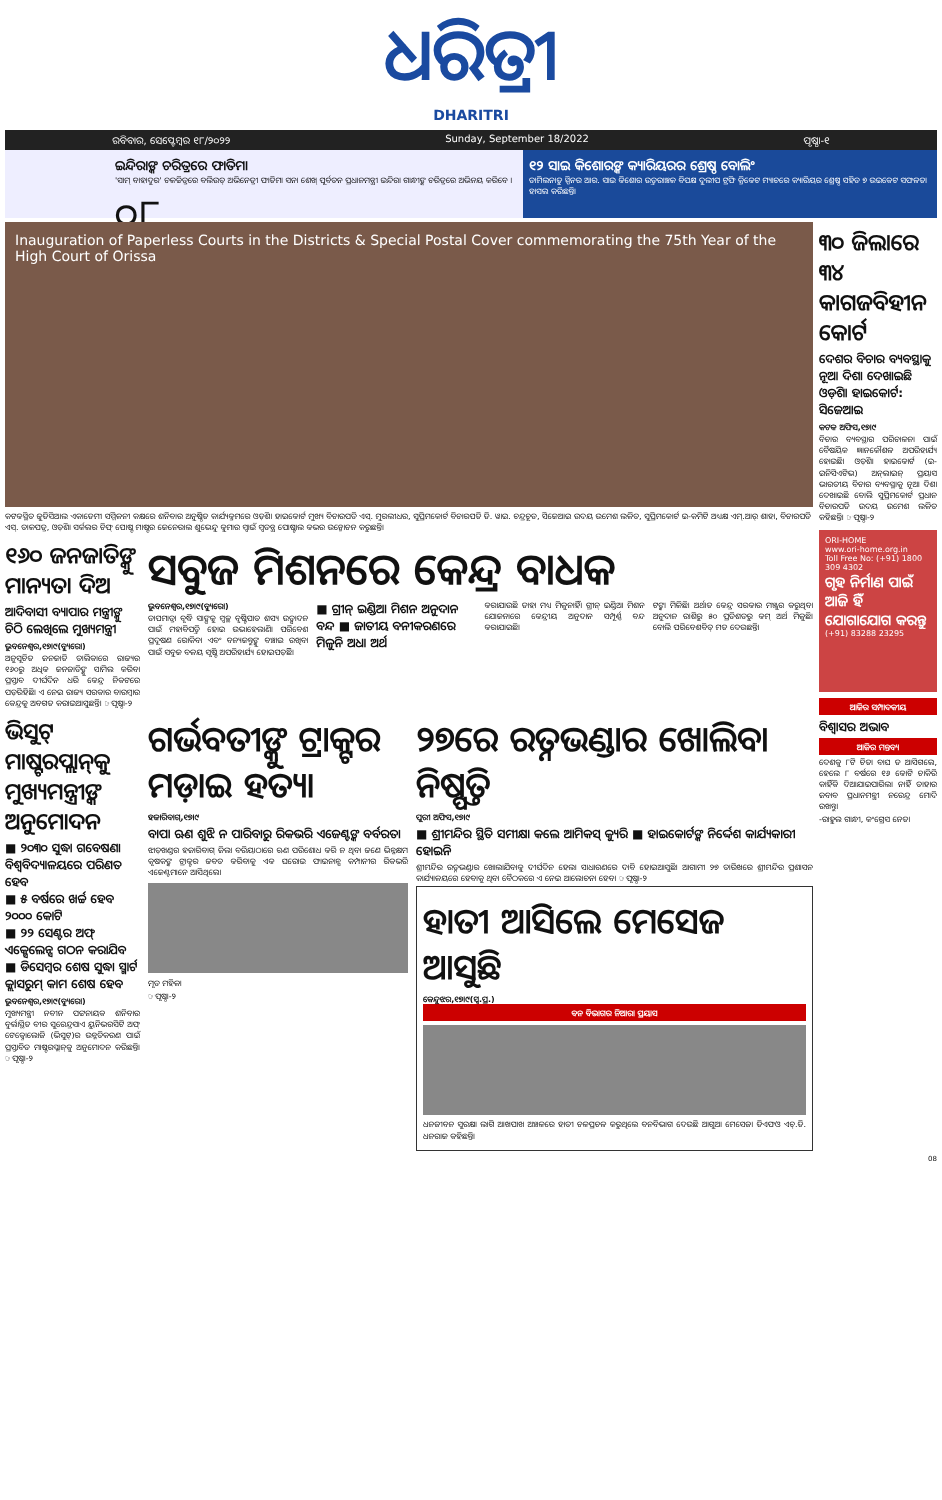ଧରିତ୍ରୀ
DHARITRI
ରବିବାର, ସେପ୍ଟେମ୍ବର ୧୮/୨୦୨୨ Sunday, September 18/2022 ପୃଷ୍ଠା-୧
ଇନ୍ଦିରାଙ୍କ ଚରିତ୍ରରେ ଫାତିମା
'ସାମ୍ ବାହାଦୁର' ଚଳଚ୍ଚିତ୍ରରେ ବଲିଉଡ୍ ଅଭିନେତ୍ରୀ ଫାତିମା ସନା ଶେଖ୍ ପୂର୍ବତନ ପ୍ରଧାନମନ୍ତ୍ରୀ ଇନ୍ଦିରା ଗାନ୍ଧୀଙ୍କ ଚରିତ୍ରରେ ଅଭିନୟ କରିବେ । ୦୮
୧୨ ସାଇ କିଶୋରଙ୍କ କ୍ୟାରିୟରର ଶ୍ରେଷ୍ଠ ବୋଲିଂ
ତାମିଲନାଡୁ ସ୍ପିନର ଆର. ସାଇ କିଶୋର ଉତ୍ତରାଞ୍ଚଳ ବିପକ୍ଷ ଦୁଲୀପ ଟ୍ରଫି କ୍ରିକେଟ ମ୍ୟାଚରେ କ୍ୟାରିୟର ଶ୍ରେଷ୍ଠ ସହିତ ୭ ଉଇକେଟ ସଫଳତା ହାସଲ କରିଛନ୍ତି।
Inauguration of Paperless Courts in the Districts & Special Postal Cover commemorating the 75th Year of the High Court of Orissa
କଟକସ୍ଥିତ ଜୁଡିସିଆଲ ଏକାଡେମୀ ସମ୍ମିଳନୀ କକ୍ଷରେ ଶନିବାର ଅନୁଷ୍ଠିତ କାର୍ଯ୍ୟକ୍ରମରେ ଓଡ଼ିଶା ହାଇକୋର୍ଟ ମୁଖ୍ୟ ବିଚାରପତି ଏସ୍. ମୁରଲୀଧର, ସୁପ୍ରିମକୋର୍ଟ ବିଚାରପତି ଡି. ୱାଇ. ଚନ୍ଦ୍ରଚୂଡ, ସିଜେଆଇ ଉଦୟ ଉମେଶ ଲଳିତ, ସୁପ୍ରିମକୋର୍ଟ ଇ-କମିଟି ଅଧ୍ୟକ୍ଷ ଏମ୍.ଆର୍ ଶାହା, ବିଚାରପତି ଏସ୍. ତାଳପତ୍ର, ଓଡ଼ିଶା ସର୍କଲର ଚିଫ୍ ପୋଷ୍ଟ ମାଷ୍ଟର ଜେନେରାଲ ଶୁଭେନ୍ଦୁ କୁମାର ସ୍ୱାଇଁ ସ୍ୱତନ୍ତ୍ର ପୋଷ୍ଟାଲ କଭର ଉନ୍ମୋଚନ କରୁଛନ୍ତି।
୧୬୦ ଜନଜାତିଙ୍କୁ ମାନ୍ୟତା ଦିଅ
ଆଦିବାସୀ ବ୍ୟାପାର ମନ୍ତ୍ରୀଙ୍କୁ ଚିଠି ଲେଖିଲେ ମୁଖ୍ୟମନ୍ତ୍ରୀ
ଭୁବନେଶ୍ୱର,୧୭।୯(ବ୍ୟୁରୋ)
ଅନୁସୂଚିତ ଜନଜାତି ତାଲିକାରେ ରାଜ୍ୟର ୧୬୦ରୁ ଅଧିକ ଜନଜାତିଙ୍କୁ ସାମିଲ କରିବା ପ୍ରସ୍ତାବ ଦୀର୍ଘଦିନ ଧରି କେନ୍ଦ୍ର ନିକଟରେ ପଡ଼ିରହିଛି। ଏ ନେଇ ରାଜ୍ୟ ସରକାର ବାରମ୍ବାର କେନ୍ଦ୍ରକୁ ଅବଗତ କରାଇଆସୁଛନ୍ତି। ☞ପୃଷ୍ଠା-୨
ସବୁଜ ମିଶନରେ କେନ୍ଦ୍ର ବାଧକ
ଭୁବନେଶ୍ୱର,୧୭।୯(ବ୍ୟୁରୋ)
ତାପମାତ୍ରା ବୃଦ୍ଧି ସାଙ୍ଗକୁ ସ୍ୱଚ୍ଛ ବୃଷ୍ଟିପାତ ଶସ୍ୟ ଉତ୍ପାଦନ ପାଇଁ ମହାବିପତ୍ତି ହୋଇ ଉଭାହେଲାଣି। ପରିବେଶ ପ୍ରଦୂଷଣ ରୋକିବା ଏବଂ ବନ୍ୟଜନ୍ତୁଙ୍କୁ ବଞ୍ଚାଇ ରଖିବା ପାଇଁ ସବୁଜ ବଳୟ ସୃଷ୍ଟି ଅପରିହାର୍ଯ୍ୟ ହୋଇପଡ଼ିଛି।
■ ଗ୍ରୀନ୍ ଇଣ୍ଡିଆ ମିଶନ ଅନୁଦାନ ବନ୍ଦ ■ ଜାତୀୟ ବନୀକରଣରେ ମିଳୁନି ଅଧା ଅର୍ଥ
କରାଯାଉଛି ତାହା ମଧ୍ୟ ମିଳୁନାହିଁ। ଗ୍ରୀନ୍ ଇଣ୍ଡିଆ ମିଶନ ଯୋଜନାରେ କେନ୍ଦ୍ରୀୟ ଅନୁଦାନ ସମ୍ପୂର୍ଣ୍ଣ ବନ୍ଦ କରାଯାଇଛି।
ଟଙ୍କା ମିଳିଛି। ଅର୍ଥାତ କେନ୍ଦ୍ର ସରକାର ମଞ୍ଜୁର କରୁଥିବା ଅନୁଦାନ ରାଶିରୁ ୫୦ ପ୍ରତିଶତରୁ କମ୍ ଅର୍ଥ ମିଳୁଛି। ବୋଲି ପରିବେଶବିତ୍ ମତ ଦେଉଛନ୍ତି।
ଭିସୁଟ୍ ମାଷ୍ଟରପ୍ଲାନ୍‌କୁ ମୁଖ୍ୟମନ୍ତ୍ରୀଙ୍କ ଅନୁମୋଦନ
■ ୨୦୩୦ ସୁଦ୍ଧା ଗବେଷଣା ବିଶ୍ୱବିଦ୍ୟାଳୟରେ ପରିଣତ ହେବ
■ ୫ ବର୍ଷରେ ଖର୍ଚ୍ଚ ହେବ ୨୦୦୦ କୋଟି
■ ୨୨ ସେଣ୍ଟର ଅଫ୍ ଏକ୍ସେଲେନ୍ସ ଗଠନ କରାଯିବ
■ ଡିସେମ୍ବର ଶେଷ ସୁଦ୍ଧା ସ୍ମାର୍ଟ କ୍ଲାସରୁମ୍ କାମ ଶେଷ ହେବ
ଭୁବନେଶ୍ୱର,୧୭।୯(ବ୍ୟୁରୋ)
ମୁଖ୍ୟମନ୍ତ୍ରୀ ନବୀନ ପଟ୍ଟନାୟକ ଶନିବାର ବୁର୍ଲାସ୍ଥିତ ବୀର ସୁରେନ୍ଦ୍ରସାଏ ୟୁନିଭରସିଟି ଅଫ୍ ଟେକ୍ନୋଲୋଜି (ଭିସୁଟ୍)ର ଉନ୍ନତିକରଣ ପାଇଁ ପ୍ରସ୍ତାବିତ ମାଷ୍ଟରପ୍ଲାନ୍‌କୁ ଅନୁମୋଦନ କରିଛନ୍ତି। ☞ପୃଷ୍ଠା-୨
ଗର୍ଭବତୀଙ୍କୁ ଟ୍ରାକ୍ଟର ମଡ଼ାଇ ହତ୍ୟା
ହଜାରିବାଗ୍,୧୭।୯
ବାପା ଋଣ ଶୁଝି ନ ପାରିବାରୁ ରିକଭରି ଏଜେଣ୍ଟଙ୍କ ବର୍ବରତା
ଝାଡ଼ଖଣ୍ଡର ହଜାରିବାଗ୍ ଜିଲା ବରିୟାଠାରେ ଋଣ ପରିଶୋଧ କରି ନ ଥିବା ଜଣେ ଭିନ୍ନକ୍ଷମ କୃଷକଙ୍କ ଟ୍ରାକ୍ଟର ଜବତ କରିବାକୁ ଏକ ଘରୋଇ ଫାଇନାନ୍ସ କମ୍ପାନୀର ରିକଭରି ଏଜେଣ୍ଟମାନେ ଆସିଥିଲେ।
ମୃତ ମହିଳା
☞ପୃଷ୍ଠା-୨
୨୭ରେ ରତ୍ନଭଣ୍ଡାର ଖୋଲିବା ନିଷ୍ପତ୍ତି
ପୁରୀ ଅଫିସ,୧୭।୯
■ ଶ୍ରୀମନ୍ଦିର ସ୍ଥିତି ସମୀକ୍ଷା କଲେ ଆମିକସ୍ କ୍ୟୁରି ■ ହାଇକୋର୍ଟଙ୍କ ନିର୍ଦ୍ଦେଶ କାର୍ଯ୍ୟକାରୀ ହୋଇନି
ଶ୍ରୀମନ୍ଦିର ରତ୍ନଭଣ୍ଡାର ଖୋଲାଯିବାକୁ ଦୀର୍ଘଦିନ ହେଲା ସାଧାରଣରେ ଦାବି ହୋଇଆସୁଛି। ଆଗାମୀ ୨୭ ତାରିଖରେ ଶ୍ରୀମନ୍ଦିର ପ୍ରଶାସନ କାର୍ଯ୍ୟାଳୟରେ ହେବାକୁ ଥିବା ବୈଠକରେ ଏ ନେଇ ଆଲୋଚନା ହେବ। ☞ପୃଷ୍ଠା-୨
ହାତୀ ଆସିଲେ ମେସେଜ ଆସୁଛି
କେନ୍ଦୁଝର,୧୭।୯(ସ୍ୱ.ପ୍ର.)
ବନ ବିଭାଗର ନିଆରା ପ୍ରୟାସ
ଧନଜୀବନ ସୁରକ୍ଷା ଲାଗି ଆଖପାଖ ଅଞ୍ଚଳରେ ହାତୀ ଚଳପ୍ରଚଳ କରୁଥିଲେ ବନବିଭାଗ ଦେଉଛି ଆଗୁଆ ମେସେଜ। ଡିଏଫଓ ଏଚ୍.ଡି. ଧନରାଜ କହିଛନ୍ତି।
୩୦ ଜିଲାରେ ୩୪ କାଗଜବିହୀନ କୋର୍ଟ
ଦେଶର ବିଚାର ବ୍ୟବସ୍ଥାକୁ ନୂଆ ଦିଶା ଦେଖାଇଛି ଓଡ଼ିଶା ହାଇକୋର୍ଟ: ସିଜେଆଇ
କଟକ ଅଫିସ,୧୭।୯
ବିଚାର ବ୍ୟବସ୍ଥାର ପରିଚାଳନା ପାଇଁ ବୈଷୟିକ ଜ୍ଞାନକୌଶଳ ଅପରିହାର୍ଯ୍ୟ ହୋଇଛି। ଓଡ଼ିଶା ହାଇକୋର୍ଟ (ଇ-ଇନିସିଏଟିଭ) ଅନ୍‌ଲାଇନ୍ ପ୍ରୟାସ ଭାରତୀୟ ବିଚାର ବ୍ୟବସ୍ଥାକୁ ନୂଆ ଦିଶା ଦେଖାଇଛି ବୋଲି ସୁପ୍ରିମକୋର୍ଟ ପ୍ରଧାନ ବିଚାରପତି ଉଦୟ ଉମେଶ ଲଳିତ କହିଛନ୍ତି। ☞ପୃଷ୍ଠା-୨
ORI-HOME
www.ori-home.org.in
Toll Free No: (+91) 1800 309 4302
ଗୃହ ନିର୍ମାଣ ପାଇଁ ଆଜି ହିଁ ଯୋଗାଯୋଗ କରନ୍ତୁ
(+91) 83288 23295
ଆଜିର ସମ୍ପାଦକୀୟ
ବିଶ୍ୱାସର ଅଭାବ
ଆଜିର ମନ୍ତବ୍ୟ
ଦେଶକୁ ୮ଟି ଚିତା ବାଘ ତ ଆସିଗଲେ, ହେଲେ ୮ ବର୍ଷରେ ୧୬ କୋଟି ଚାକିରି କାହିଁକି ଦିଆଯାଇପାରିଲା ନାହିଁ ତାହାର ଜବାବ ପ୍ରଧାନମନ୍ତ୍ରୀ ନରେନ୍ଦ୍ର ମୋଦି ରଖନ୍ତୁ।
-ରାହୁଲ ଗାନ୍ଧୀ, କଂଗ୍ରେସ ନେତା
08